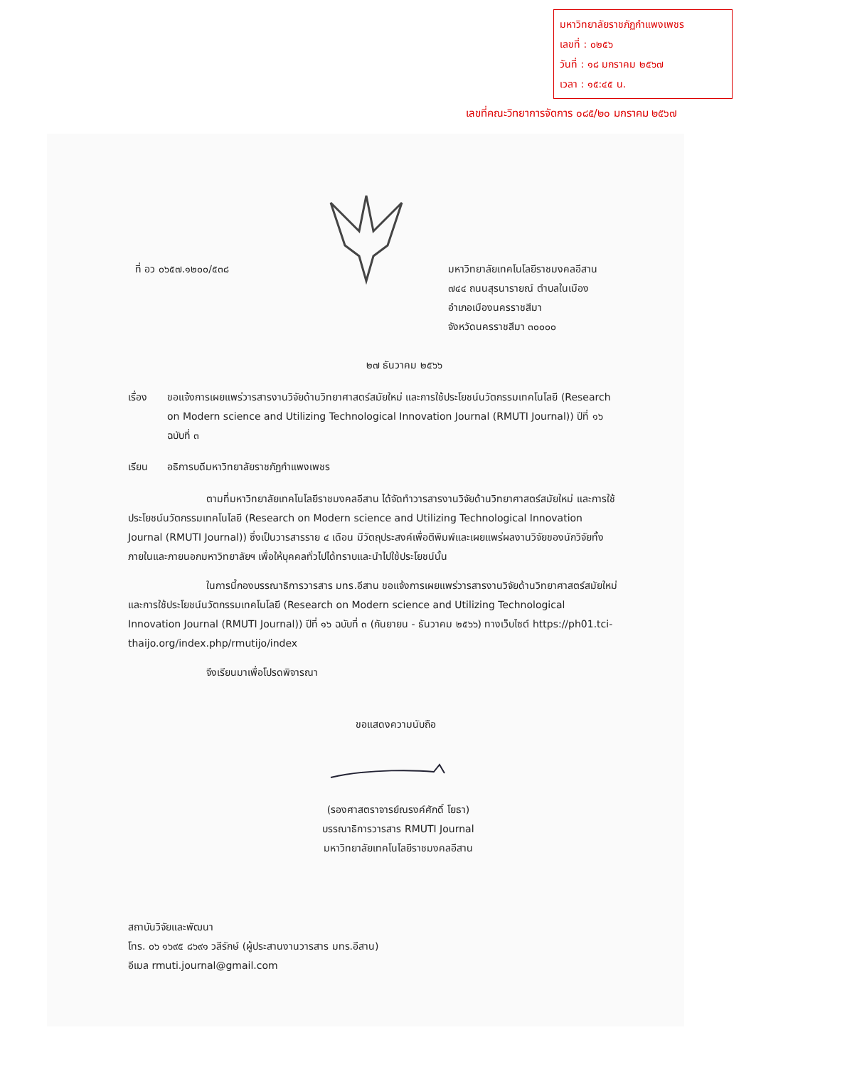มหาวิทยาลัยราชภัฏกำแพงเพชร
เลขที่ : ๐๒๕๖
วันที่ : ๑๘ มกราคม ๒๕๖๗
เวลา : ๑๕:๔๕ น.
เลขที่คณะวิทยาการจัดการ ๐๘๕/๒๐ มกราคม ๒๕๖๗
ที่ อว ๐๖๕๗.๑๒๐๐/๕๓๘
มหาวิทยาลัยเทคโนโลยีราชมงคลอีสาน
๗๔๔ ถนนสุรนารายณ์ ตำบลในเมือง
อำเภอเมืองนครราชสีมา
จังหวัดนครราชสีมา ๓๐๐๐๐
๒๗ ธันวาคม ๒๕๖๖
เรื่อง ขอแจ้งการเผยแพร่วารสารงานวิจัยด้านวิทยาศาสตร์สมัยใหม่ และการใช้ประโยชน์นวัตกรรมเทคโนโลยี (Research on Modern science and Utilizing Technological Innovation Journal (RMUTI Journal)) ปีที่ ๑๖ ฉบับที่ ๓
เรียน อธิการบดีมหาวิทยาลัยราชภัฏกำแพงเพชร
ตามที่มหาวิทยาลัยเทคโนโลยีราชมงคลอีสาน ได้จัดทำวารสารงานวิจัยด้านวิทยาศาสตร์สมัยใหม่ และการใช้ประโยชน์นวัตกรรมเทคโนโลยี (Research on Modern science and Utilizing Technological Innovation Journal (RMUTI Journal)) ซึ่งเป็นวารสารราย ๔ เดือน มีวัตถุประสงค์เพื่อตีพิมพ์และเผยแพร่ผลงานวิจัยของนักวิจัยทั้งภายในและภายนอกมหาวิทยาลัยฯ เพื่อให้บุคคลทั่วไปได้ทราบและนำไปใช้ประโยชน์นั้น
ในการนี้กองบรรณาธิการวารสาร มทร.อีสาน ขอแจ้งการเผยแพร่วารสารงานวิจัยด้านวิทยาศาสตร์สมัยใหม่ และการใช้ประโยชน์นวัตกรรมเทคโนโลยี (Research on Modern science and Utilizing Technological Innovation Journal (RMUTI Journal)) ปีที่ ๑๖ ฉบับที่ ๓ (กันยายน - ธันวาคม ๒๕๖๖) ทางเว็บไซต์ https://ph01.tci-thaijo.org/index.php/rmutijo/index
จึงเรียนมาเพื่อโปรดพิจารณา
ขอแสดงความนับถือ
(รองศาสตราจารย์ณรงค์ศักดิ์ โยธา)
บรรณาธิการวารสาร RMUTI Journal
มหาวิทยาลัยเทคโนโลยีราชมงคลอีสาน
สถาบันวิจัยและพัฒนา
โทร. ๐๖ ๑๖๙๕ ๘๖๙๑ วลีรักษ์ (ผู้ประสานงานวารสาร มทร.อีสาน)
อีเมล rmuti.journal@gmail.com